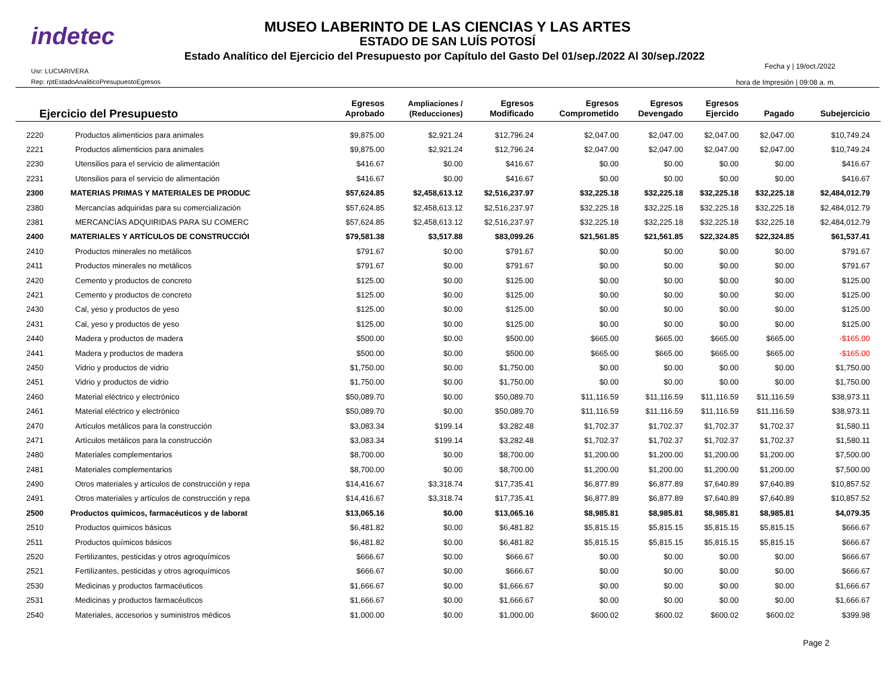indetec
MUSEO LABERINTO DE LAS CIENCIAS Y LAS ARTES
ESTADO DE SAN LUÍS POTOSÍ
Estado Analítico del Ejercicio del Presupuesto por Capítulo del Gasto Del 01/sep./2022 Al 30/sep./2022
Usr: LUCIARIVERA
Rep: rptEstadoAnaliticoPresupuestoEgresos
Fecha y | 19/oct./2022
hora de Impresión | 09:08 a. m.
| Ejercicio del Presupuesto | | Egresos Aprobado | Ampliaciones / (Reducciones) | Egresos Modificado | Egresos Comprometido | Egresos Devengado | Egresos Ejercido | Pagado | Subejercicio |
| --- | --- | --- | --- | --- | --- | --- | --- | --- | --- |
| 2220 | Productos alimenticios para animales | $9,875.00 | $2,921.24 | $12,796.24 | $2,047.00 | $2,047.00 | $2,047.00 | $2,047.00 | $10,749.24 |
| 2221 | Productos alimenticios para animales | $9,875.00 | $2,921.24 | $12,796.24 | $2,047.00 | $2,047.00 | $2,047.00 | $2,047.00 | $10,749.24 |
| 2230 | Utensilios para el servicio de alimentación | $416.67 | $0.00 | $416.67 | $0.00 | $0.00 | $0.00 | $0.00 | $416.67 |
| 2231 | Utensilios para el servicio de alimentación | $416.67 | $0.00 | $416.67 | $0.00 | $0.00 | $0.00 | $0.00 | $416.67 |
| 2300 | MATERIAS PRIMAS Y MATERIALES DE PRODUC | $57,624.85 | $2,458,613.12 | $2,516,237.97 | $32,225.18 | $32,225.18 | $32,225.18 | $32,225.18 | $2,484,012.79 |
| 2380 | Mercancías adquiridas para su comercialización | $57,624.85 | $2,458,613.12 | $2,516,237.97 | $32,225.18 | $32,225.18 | $32,225.18 | $32,225.18 | $2,484,012.79 |
| 2381 | MERCANCÍAS ADQUIRIDAS PARA SU COMERC | $57,624.85 | $2,458,613.12 | $2,516,237.97 | $32,225.18 | $32,225.18 | $32,225.18 | $32,225.18 | $2,484,012.79 |
| 2400 | MATERIALES Y ARTÍCULOS DE CONSTRUCCIÓI | $79,581.38 | $3,517.88 | $83,099.26 | $21,561.85 | $21,561.85 | $22,324.85 | $22,324.85 | $61,537.41 |
| 2410 | Productos minerales no metálicos | $791.67 | $0.00 | $791.67 | $0.00 | $0.00 | $0.00 | $0.00 | $791.67 |
| 2411 | Productos minerales no metálicos | $791.67 | $0.00 | $791.67 | $0.00 | $0.00 | $0.00 | $0.00 | $791.67 |
| 2420 | Cemento y productos de concreto | $125.00 | $0.00 | $125.00 | $0.00 | $0.00 | $0.00 | $0.00 | $125.00 |
| 2421 | Cemento y productos de concreto | $125.00 | $0.00 | $125.00 | $0.00 | $0.00 | $0.00 | $0.00 | $125.00 |
| 2430 | Cal, yeso y productos de yeso | $125.00 | $0.00 | $125.00 | $0.00 | $0.00 | $0.00 | $0.00 | $125.00 |
| 2431 | Cal, yeso y productos de yeso | $125.00 | $0.00 | $125.00 | $0.00 | $0.00 | $0.00 | $0.00 | $125.00 |
| 2440 | Madera y productos de madera | $500.00 | $0.00 | $500.00 | $665.00 | $665.00 | $665.00 | $665.00 | -$165.00 |
| 2441 | Madera y productos de madera | $500.00 | $0.00 | $500.00 | $665.00 | $665.00 | $665.00 | $665.00 | -$165.00 |
| 2450 | Vidrio y productos de vidrio | $1,750.00 | $0.00 | $1,750.00 | $0.00 | $0.00 | $0.00 | $0.00 | $1,750.00 |
| 2451 | Vidrio y productos de vidrio | $1,750.00 | $0.00 | $1,750.00 | $0.00 | $0.00 | $0.00 | $0.00 | $1,750.00 |
| 2460 | Material eléctrico y electrónico | $50,089.70 | $0.00 | $50,089.70 | $11,116.59 | $11,116.59 | $11,116.59 | $11,116.59 | $38,973.11 |
| 2461 | Material eléctrico y electrónico | $50,089.70 | $0.00 | $50,089.70 | $11,116.59 | $11,116.59 | $11,116.59 | $11,116.59 | $38,973.11 |
| 2470 | Artículos metálicos para la construcción | $3,083.34 | $199.14 | $3,282.48 | $1,702.37 | $1,702.37 | $1,702.37 | $1,702.37 | $1,580.11 |
| 2471 | Artículos metálicos para la construcción | $3,083.34 | $199.14 | $3,282.48 | $1,702.37 | $1,702.37 | $1,702.37 | $1,702.37 | $1,580.11 |
| 2480 | Materiales complementarios | $8,700.00 | $0.00 | $8,700.00 | $1,200.00 | $1,200.00 | $1,200.00 | $1,200.00 | $7,500.00 |
| 2481 | Materiales complementarios | $8,700.00 | $0.00 | $8,700.00 | $1,200.00 | $1,200.00 | $1,200.00 | $1,200.00 | $7,500.00 |
| 2490 | Otros materiales y artículos de construcción y repa | $14,416.67 | $3,318.74 | $17,735.41 | $6,877.89 | $6,877.89 | $7,640.89 | $7,640.89 | $10,857.52 |
| 2491 | Otros materiales y artículos de construcción y repa | $14,416.67 | $3,318.74 | $17,735.41 | $6,877.89 | $6,877.89 | $7,640.89 | $7,640.89 | $10,857.52 |
| 2500 | Productos químicos, farmacéuticos y de laborat | $13,065.16 | $0.00 | $13,065.16 | $8,985.81 | $8,985.81 | $8,985.81 | $8,985.81 | $4,079.35 |
| 2510 | Productos quimicos básicos | $6,481.82 | $0.00 | $6,481.82 | $5,815.15 | $5,815.15 | $5,815.15 | $5,815.15 | $666.67 |
| 2511 | Productos químicos básicos | $6,481.82 | $0.00 | $6,481.82 | $5,815.15 | $5,815.15 | $5,815.15 | $5,815.15 | $666.67 |
| 2520 | Fertilizantes, pesticidas y otros agroquímicos | $666.67 | $0.00 | $666.67 | $0.00 | $0.00 | $0.00 | $0.00 | $666.67 |
| 2521 | Fertilizantes, pesticidas y otros agroquímicos | $666.67 | $0.00 | $666.67 | $0.00 | $0.00 | $0.00 | $0.00 | $666.67 |
| 2530 | Medicinas y productos farmacéuticos | $1,666.67 | $0.00 | $1,666.67 | $0.00 | $0.00 | $0.00 | $0.00 | $1,666.67 |
| 2531 | Medicinas y productos farmacéuticos | $1,666.67 | $0.00 | $1,666.67 | $0.00 | $0.00 | $0.00 | $0.00 | $1,666.67 |
| 2540 | Materiales, accesorios y suministros médicos | $1,000.00 | $0.00 | $1,000.00 | $600.02 | $600.02 | $600.02 | $600.02 | $399.98 |
Page 2